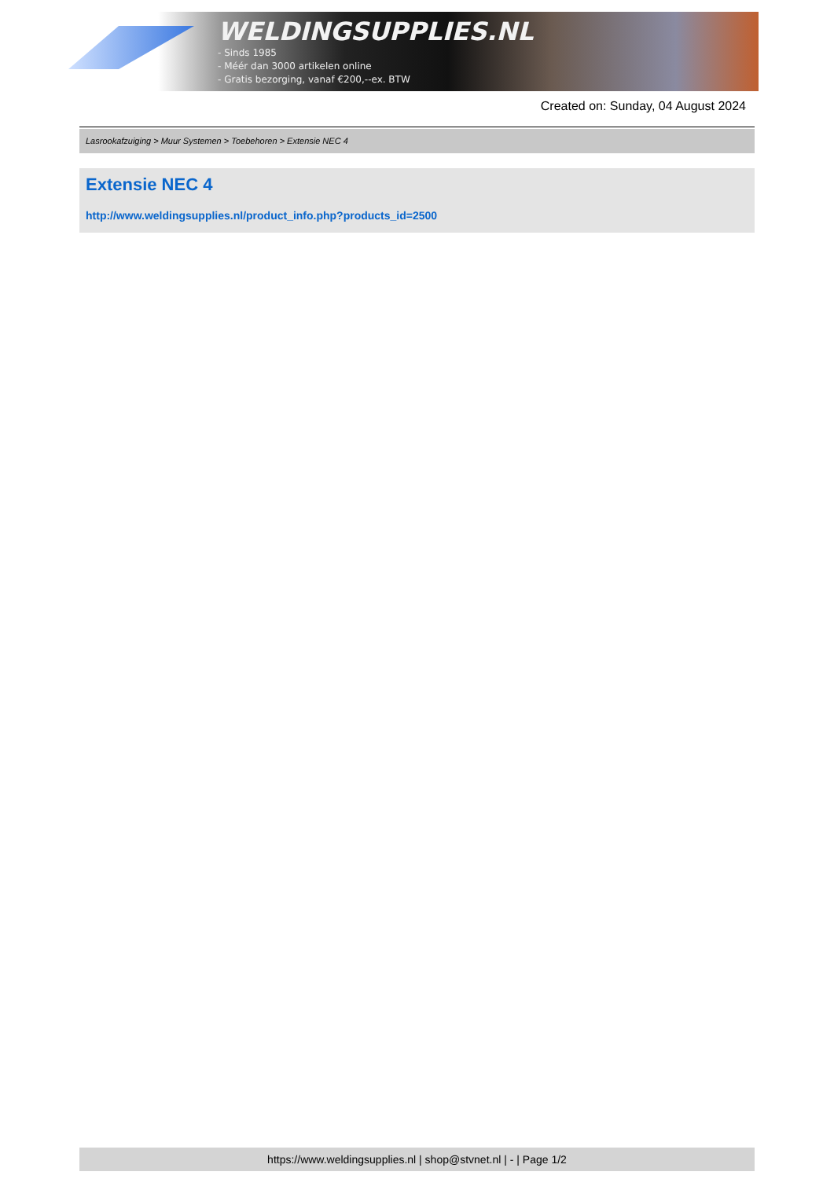WELDINGSUPPLIES.NL
- Sinds 1985
- Méér dan 3000 artikelen online
- Gratis bezorging, vanaf €200,--ex. BTW
Created on: Sunday, 04 August 2024
Lasrookafzuiging > Muur Systemen > Toebehoren > Extensie NEC 4
Extensie NEC 4
http://www.weldingsupplies.nl/product_info.php?products_id=2500
https://www.weldingsupplies.nl | shop@stvnet.nl | - | Page 1/2